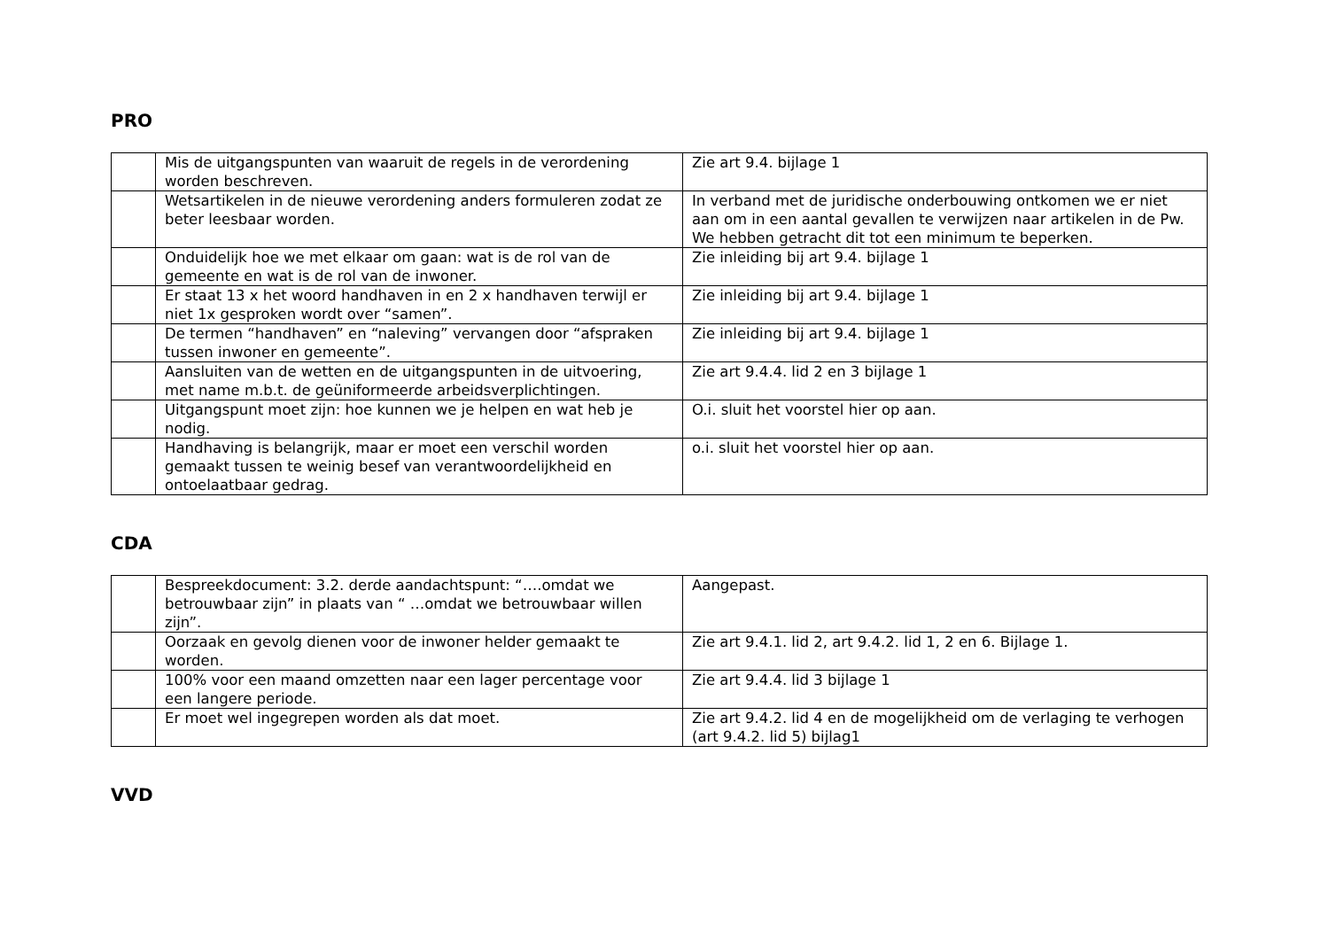PRO
| | Mis de uitgangspunten van waaruit de regels in de verordening worden beschreven. | Zie art 9.4. bijlage 1 |
| | Wetsartikelen in de nieuwe verordening anders formuleren zodat ze beter leesbaar worden. | In verband met de juridische onderbouwing ontkomen we er niet aan om in een aantal gevallen te verwijzen naar artikelen in de Pw. We hebben getracht dit tot een minimum te beperken. |
| | Onduidelijk hoe we met elkaar om gaan: wat is de rol van de gemeente en wat is de rol van de inwoner. | Zie inleiding bij art 9.4. bijlage 1 |
| | Er staat 13 x het woord handhaven in en 2 x handhaven terwijl er niet 1x gesproken wordt over “samen”. | Zie inleiding bij art 9.4. bijlage 1 |
| | De termen “handhaven” en “naleving” vervangen door “afspraken tussen inwoner en gemeente”. | Zie inleiding bij art 9.4. bijlage 1 |
| | Aansluiten van de wetten en de uitgangspunten in de uitvoering, met name m.b.t. de geüniformeerde arbeidsverplichtingen. | Zie art 9.4.4. lid 2 en 3 bijlage 1 |
| | Uitgangspunt moet zijn: hoe kunnen we je helpen en wat heb je nodig. | O.i. sluit het voorstel hier op aan. |
| | Handhaving is belangrijk, maar er moet een verschil worden gemaakt tussen te weinig besef van verantwoordelijkheid en ontoelaatbaar gedrag. | o.i. sluit het voorstel hier op aan. |
CDA
| | Bespreekdocument: 3.2. derde aandachtspunt: “….omdat we betrouwbaar zijn” in plaats van “ …omdat we betrouwbaar willen zijn”. | Aangepast. |
| | Oorzaak en gevolg dienen voor de inwoner helder gemaakt te worden. | Zie art 9.4.1. lid 2, art 9.4.2. lid 1, 2 en 6. Bijlage 1. |
| | 100% voor een maand omzetten naar een lager percentage voor een langere periode. | Zie art 9.4.4. lid 3 bijlage 1 |
| | Er moet wel ingegrepen worden als dat moet. | Zie art 9.4.2. lid 4 en de mogelijkheid om de verlaging te verhogen (art 9.4.2. lid 5) bijlag1 |
VVD